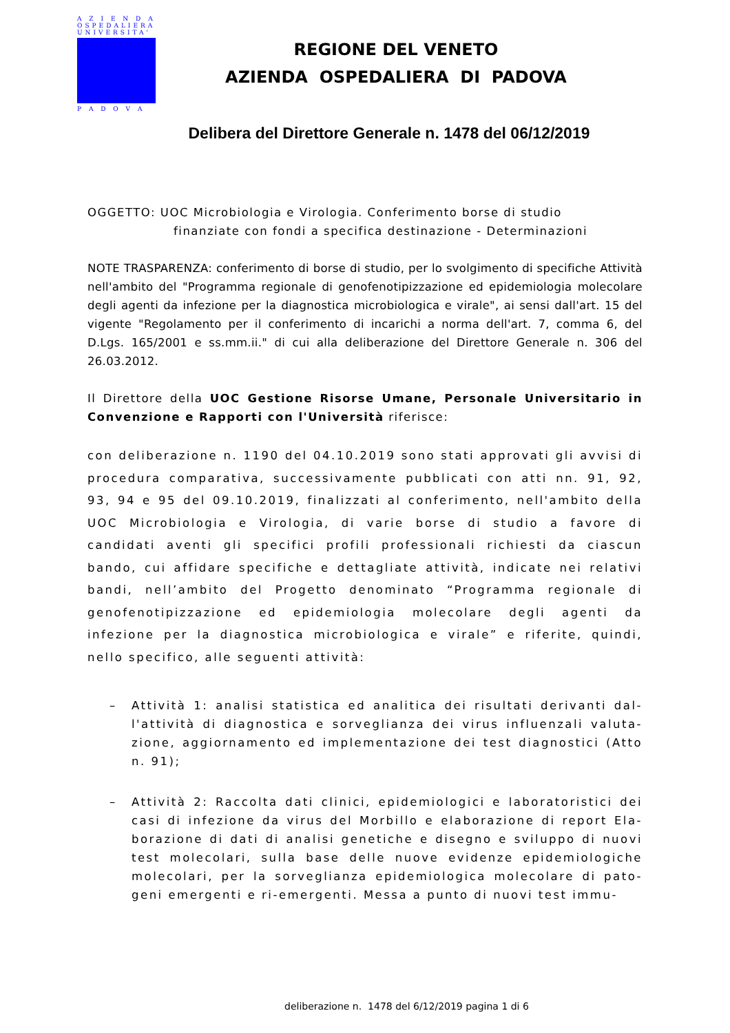A Z I E N D A
OSPEDALIERA
UNIVERSITA'
P A D O V A
REGIONE DEL VENETO
AZIENDA OSPEDALIERA DI PADOVA
Delibera del Direttore Generale n. 1478 del 06/12/2019
OGGETTO: UOC Microbiologia e Virologia. Conferimento borse di studio
finanziate con fondi a specifica destinazione - Determinazioni
NOTE TRASPARENZA: conferimento di borse di studio, per lo svolgimento di specifiche Attività nell'ambito del "Programma regionale di genofenotipizzazione ed epidemiologia molecolare degli agenti da infezione per la diagnostica microbiologica e virale", ai sensi dall'art. 15 del vigente "Regolamento per il conferimento di incarichi a norma dell'art. 7, comma 6, del D.Lgs. 165/2001 e ss.mm.ii." di cui alla deliberazione del Direttore Generale n. 306 del 26.03.2012.
Il Direttore della UOC Gestione Risorse Umane, Personale Universitario in Convenzione e Rapporti con l'Università riferisce:
con deliberazione n. 1190 del 04.10.2019 sono stati approvati gli avvisi di procedura comparativa, successivamente pubblicati con atti nn. 91, 92, 93, 94 e 95 del 09.10.2019, finalizzati al conferimento, nell'ambito della UOC Microbiologia e Virologia, di varie borse di studio a favore di candidati aventi gli specifici profili professionali richiesti da ciascun bando, cui affidare specifiche e dettagliate attività, indicate nei relativi bandi, nell’ambito del Progetto denominato “Programma regionale di genofenotipizzazione ed epidemiologia molecolare degli agenti da infezione per la diagnostica microbiologica e virale” e riferite, quindi, nello specifico, alle seguenti attività:
– Attività 1: analisi statistica ed analitica dei risultati derivanti dal-l'attività di diagnostica e sorveglianza dei virus influenzali valuta-zione, aggiornamento ed implementazione dei test diagnostici (Atto n. 91);
– Attività 2: Raccolta dati clinici, epidemiologici e laboratoristici dei casi di infezione da virus del Morbillo e elaborazione di report Ela-borazione di dati di analisi genetiche e disegno e sviluppo di nuovi test molecolari, sulla base delle nuove evidenze epidemiologiche molecolari, per la sorveglianza epidemiologica molecolare di pato-geni emergenti e ri-emergenti. Messa a punto di nuovi test immu-
deliberazione n. 1478 del 6/12/2019 pagina 1 di 6